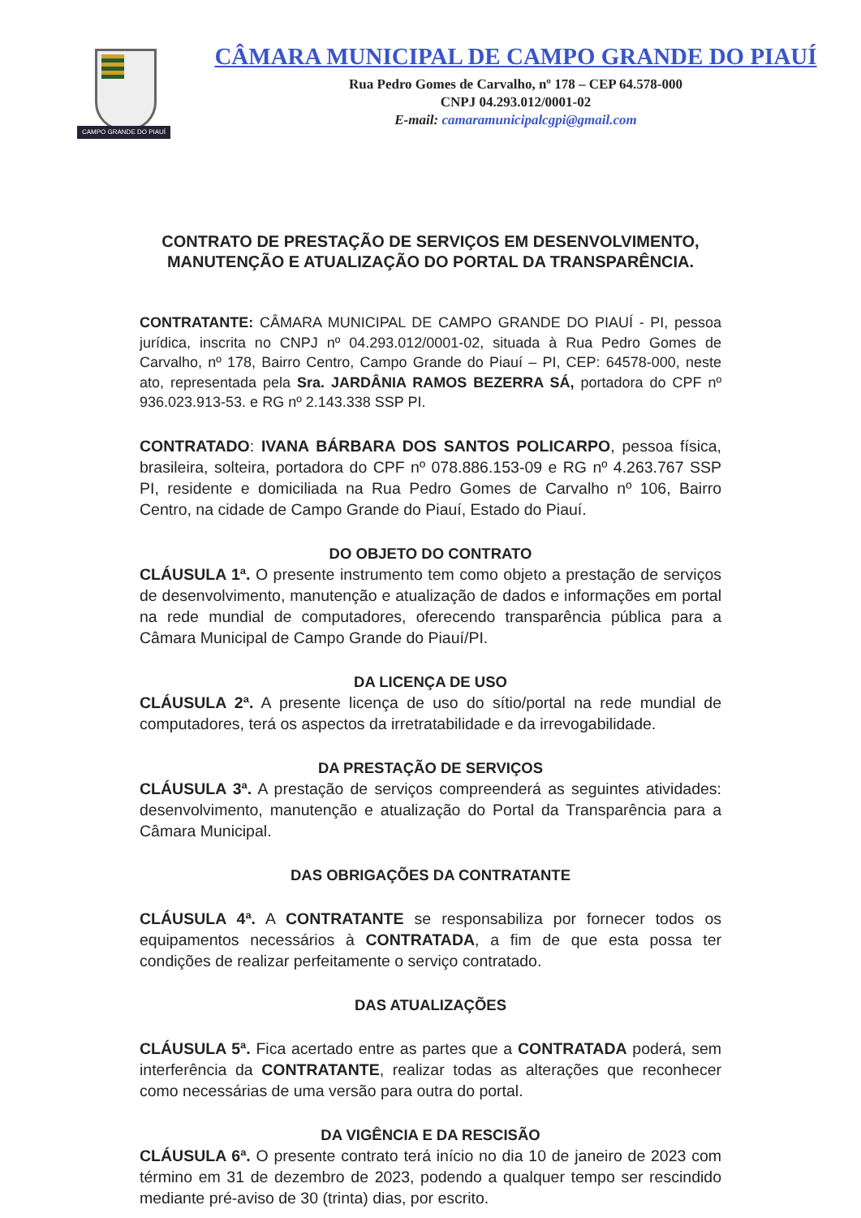CAMPO GRANDE DO PIAUÍ
CÂMARA MUNICIPAL DE CAMPO GRANDE DO PIAUÍ
Rua Pedro Gomes de Carvalho, nº 178 – CEP 64.578-000
CNPJ 04.293.012/0001-02
E-mail: camaramunicipalcgpi@gmail.com
CONTRATO DE PRESTAÇÃO DE SERVIÇOS EM DESENVOLVIMENTO,
MANUTENÇÃO E ATUALIZAÇÃO DO PORTAL DA TRANSPARÊNCIA.
CONTRATANTE: CÂMARA MUNICIPAL DE CAMPO GRANDE DO PIAUÍ - PI, pessoa jurídica, inscrita no CNPJ nº 04.293.012/0001-02, situada à Rua Pedro Gomes de Carvalho, nº 178, Bairro Centro, Campo Grande do Piauí – PI, CEP: 64578-000, neste ato, representada pela Sra. JARDÂNIA RAMOS BEZERRA SÁ, portadora do CPF nº 936.023.913-53. e RG nº 2.143.338 SSP PI.
CONTRATADO: IVANA BÁRBARA DOS SANTOS POLICARPO, pessoa física, brasileira, solteira, portadora do CPF nº 078.886.153-09 e RG nº 4.263.767 SSP PI, residente e domiciliada na Rua Pedro Gomes de Carvalho nº 106, Bairro Centro, na cidade de Campo Grande do Piauí, Estado do Piauí.
DO OBJETO DO CONTRATO
CLÁUSULA 1ª. O presente instrumento tem como objeto a prestação de serviços de desenvolvimento, manutenção e atualização de dados e informações em portal na rede mundial de computadores, oferecendo transparência pública para a Câmara Municipal de Campo Grande do Piauí/PI.
DA LICENÇA DE USO
CLÁUSULA 2ª. A presente licença de uso do sítio/portal na rede mundial de computadores, terá os aspectos da irretratabilidade e da irrevogabilidade.
DA PRESTAÇÃO DE SERVIÇOS
CLÁUSULA 3ª. A prestação de serviços compreenderá as seguintes atividades: desenvolvimento, manutenção e atualização do Portal da Transparência para a Câmara Municipal.
DAS OBRIGAÇÕES DA CONTRATANTE
CLÁUSULA 4ª. A CONTRATANTE se responsabiliza por fornecer todos os equipamentos necessários à CONTRATADA, a fim de que esta possa ter condições de realizar perfeitamente o serviço contratado.
DAS ATUALIZAÇÕES
CLÁUSULA 5ª. Fica acertado entre as partes que a CONTRATADA poderá, sem interferência da CONTRATANTE, realizar todas as alterações que reconhecer como necessárias de uma versão para outra do portal.
DA VIGÊNCIA E DA RESCISÃO
CLÁUSULA 6ª. O presente contrato terá início no dia 10 de janeiro de 2023 com término em 31 de dezembro de 2023, podendo a qualquer tempo ser rescindido mediante pré-aviso de 30 (trinta) dias, por escrito.